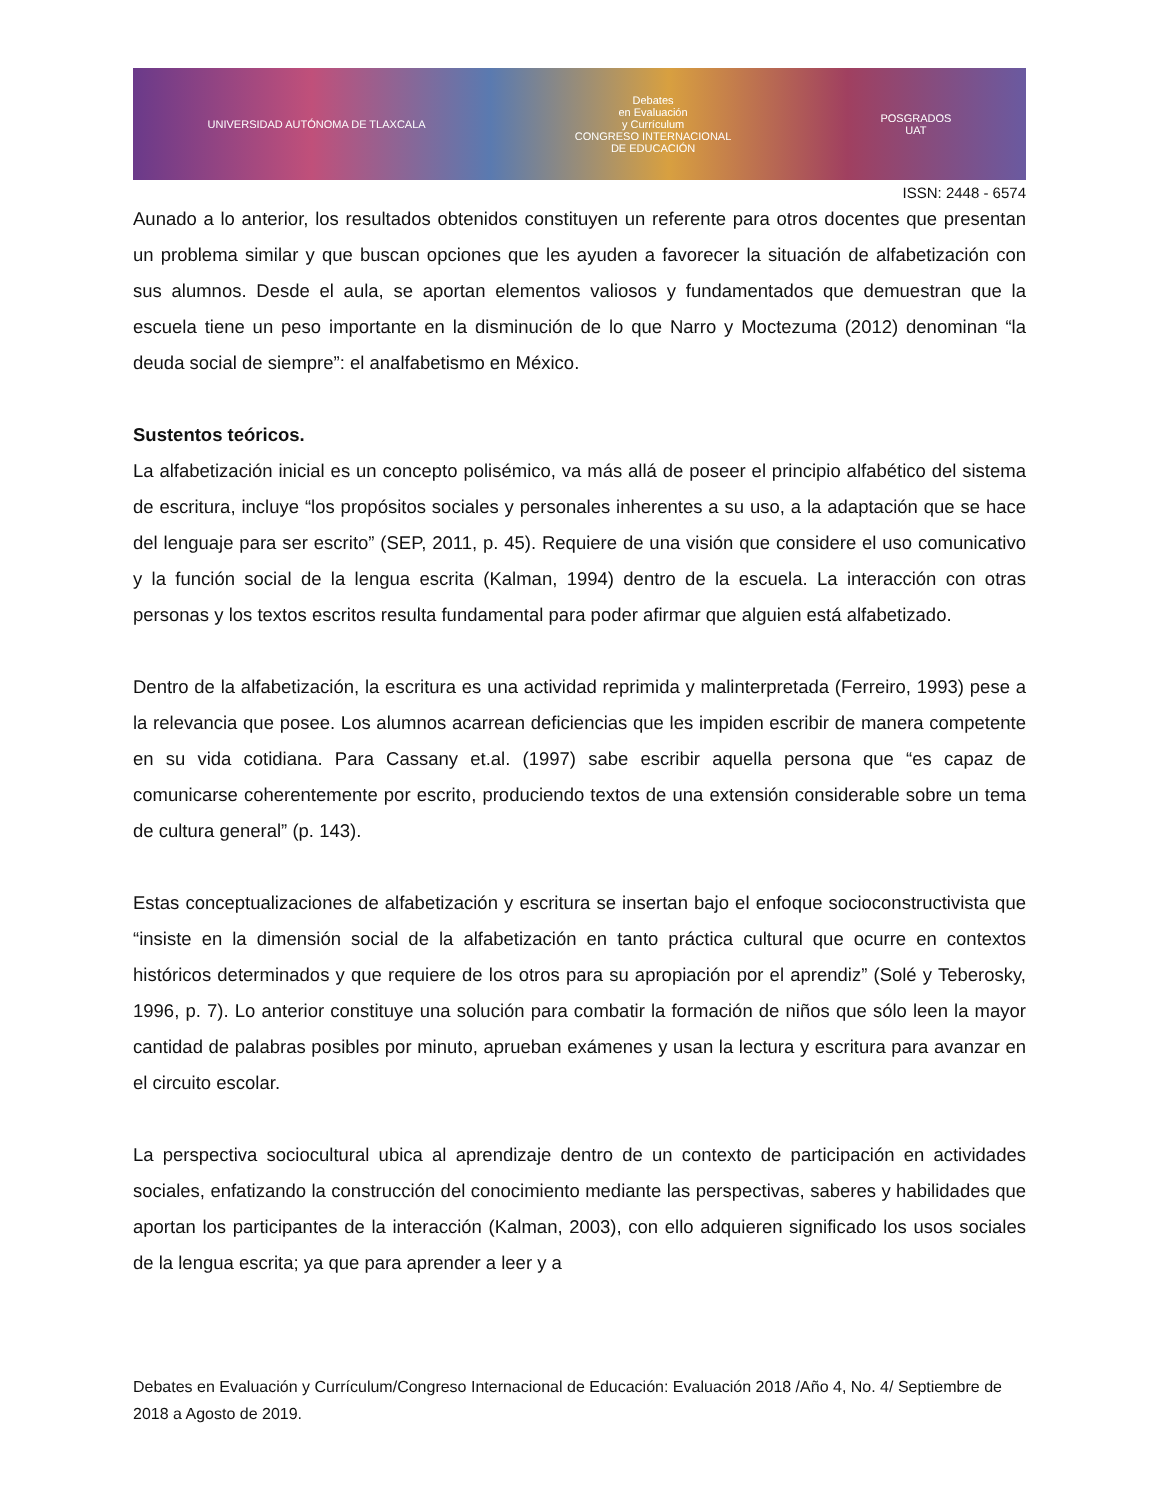UNIVERSIDAD AUTÓNOMA DE TLAXCALA Debates
en Evaluación
y Currículum
CONGRESO INTERNACIONAL
DE EDUCACIÓN POSGRADOS
UAT
ISSN: 2448 - 6574
Aunado a lo anterior, los resultados obtenidos constituyen un referente para otros docentes que presentan un problema similar y que buscan opciones que les ayuden a favorecer la situación de alfabetización con sus alumnos. Desde el aula, se aportan elementos valiosos y fundamentados que demuestran que la escuela tiene un peso importante en la disminución de lo que Narro y Moctezuma (2012) denominan “la deuda social de siempre”: el analfabetismo en México.
Sustentos teóricos.
La alfabetización inicial es un concepto polisémico, va más allá de poseer el principio alfabético del sistema de escritura, incluye “los propósitos sociales y personales inherentes a su uso, a la adaptación que se hace del lenguaje para ser escrito” (SEP, 2011, p. 45). Requiere de una visión que considere el uso comunicativo y la función social de la lengua escrita (Kalman, 1994) dentro de la escuela. La interacción con otras personas y los textos escritos resulta fundamental para poder afirmar que alguien está alfabetizado.
Dentro de la alfabetización, la escritura es una actividad reprimida y malinterpretada (Ferreiro, 1993) pese a la relevancia que posee. Los alumnos acarrean deficiencias que les impiden escribir de manera competente en su vida cotidiana. Para Cassany et.al. (1997) sabe escribir aquella persona que “es capaz de comunicarse coherentemente por escrito, produciendo textos de una extensión considerable sobre un tema de cultura general” (p. 143).
Estas conceptualizaciones de alfabetización y escritura se insertan bajo el enfoque socioconstructivista que “insiste en la dimensión social de la alfabetización en tanto práctica cultural que ocurre en contextos históricos determinados y que requiere de los otros para su apropiación por el aprendiz” (Solé y Teberosky, 1996, p. 7). Lo anterior constituye una solución para combatir la formación de niños que sólo leen la mayor cantidad de palabras posibles por minuto, aprueban exámenes y usan la lectura y escritura para avanzar en el circuito escolar.
La perspectiva sociocultural ubica al aprendizaje dentro de un contexto de participación en actividades sociales, enfatizando la construcción del conocimiento mediante las perspectivas, saberes y habilidades que aportan los participantes de la interacción (Kalman, 2003), con ello adquieren significado los usos sociales de la lengua escrita; ya que para aprender a leer y a
Debates en Evaluación y Currículum/Congreso Internacional de Educación: Evaluación 2018 /Año 4, No. 4/ Septiembre de 2018 a Agosto de 2019.